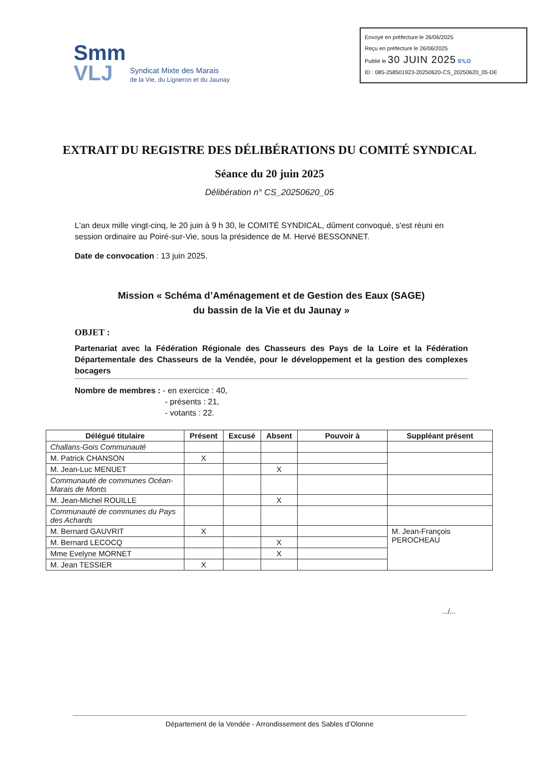Smm
VLJ
Syndicat Mixte des Marais
de la Vie, du Ligneron et du Jaunay
Envoyé en préfecture le 26/06/2025
Reçu en préfecture le 26/06/2025
Publié le 30 JUIN 2025 S²LO
ID : 085-258501923-20250620-CS_20250620_05-DE
EXTRAIT DU REGISTRE DES DÉLIBÉRATIONS DU COMITÉ SYNDICAL
Séance du 20 juin 2025
Délibération n° CS_20250620_05
L'an deux mille vingt-cinq, le 20 juin à 9 h 30, le COMITÉ SYNDICAL, dûment convoqué, s'est réuni en session ordinaire au Poiré-sur-Vie, sous la présidence de M. Hervé BESSONNET.
Date de convocation : 13 juin 2025.
Mission « Schéma d’Aménagement et de Gestion des Eaux (SAGE)
du bassin de la Vie et du Jaunay »
OBJET :
Partenariat avec la Fédération Régionale des Chasseurs des Pays de la Loire et la Fédération Départementale des Chasseurs de la Vendée, pour le développement et la gestion des complexes bocagers
Nombre de membres : - en exercice : 40,
- présents : 21,
- votants : 22.
| Délégué titulaire | Présent | Excusé | Absent | Pouvoir à | Suppléant présent |
| --- | --- | --- | --- | --- | --- |
| Challans-Gois Communauté | | | | | |
| M. Patrick CHANSON | X | | | | |
| M. Jean-Luc MENUET | | | X | | |
| Communauté de communes Océan-Marais de Monts | | | | | |
| M. Jean-Michel ROUILLE | | | X | | |
| Communauté de communes du Pays des Achards | | | | | |
| M. Bernard GAUVRIT | X | | | | M. Jean-François PEROCHEAU |
| M. Bernard LECOCQ | | | X | | |
| Mme Evelyne MORNET | | | X | | |
| M. Jean TESSIER | X | | | | |
.../...
Département de la Vendée - Arrondissement des Sables d’Olonne